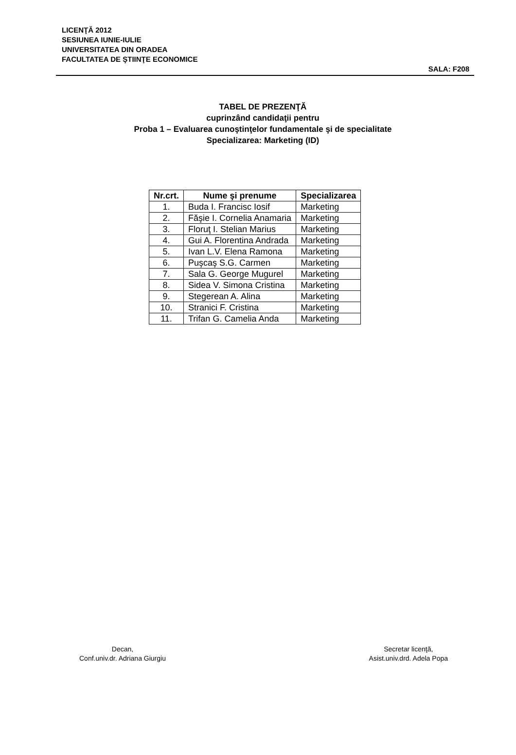LICENŢĂ 2012
SESIUNEA IUNIE-IULIE
UNIVERSITATEA DIN ORADEA
FACULTATEA DE ŞTIINŢE ECONOMICE
SALA: F208
TABEL DE PREZENŢĂ
cuprinzând candidaţii pentru
Proba 1 – Evaluarea cunoştinţelor fundamentale şi de specialitate
Specializarea: Marketing (ID)
| Nr.crt. | Nume şi prenume | Specializarea |
| --- | --- | --- |
| 1. | Buda I. Francisc Iosif | Marketing |
| 2. | Făşie I. Cornelia Anamaria | Marketing |
| 3. | Floruţ I. Stelian Marius | Marketing |
| 4. | Gui A. Florentina Andrada | Marketing |
| 5. | Ivan L.V. Elena Ramona | Marketing |
| 6. | Puşcaş S.G. Carmen | Marketing |
| 7. | Sala G. George Mugurel | Marketing |
| 8. | Sidea V. Simona Cristina | Marketing |
| 9. | Stegerean A. Alina | Marketing |
| 10. | Stranici F. Cristina | Marketing |
| 11. | Trifan G. Camelia Anda | Marketing |
Decan,
Conf.univ.dr. Adriana Giurgiu
Secretar licenţă,
Asist.univ.drd. Adela Popa